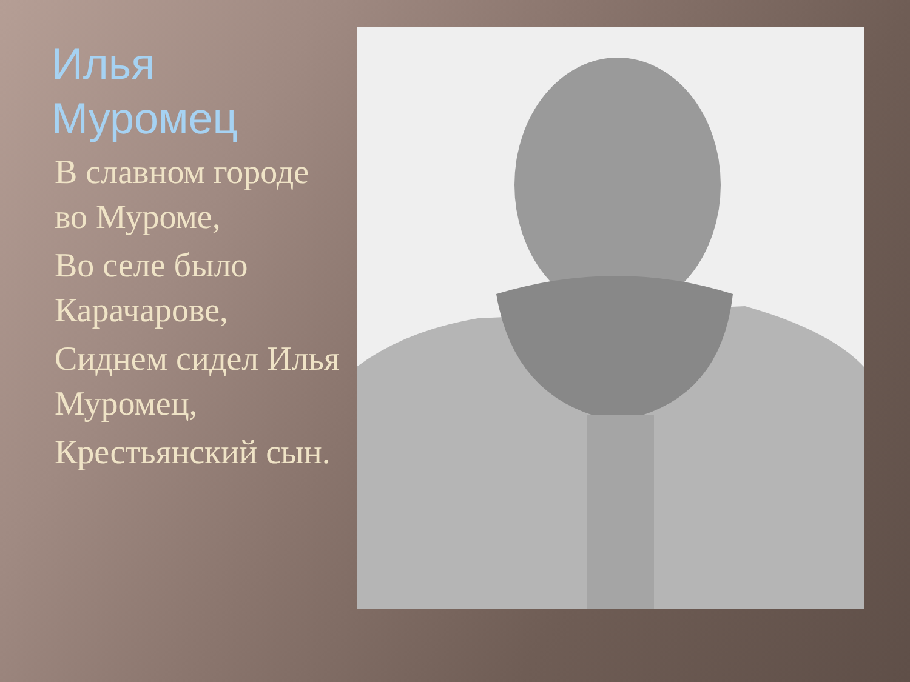Илья Муромец
В славном городе во Муроме,
Во селе было Карачарове,
Сиднем сидел Илья Муромец,
Крестьянский сын.